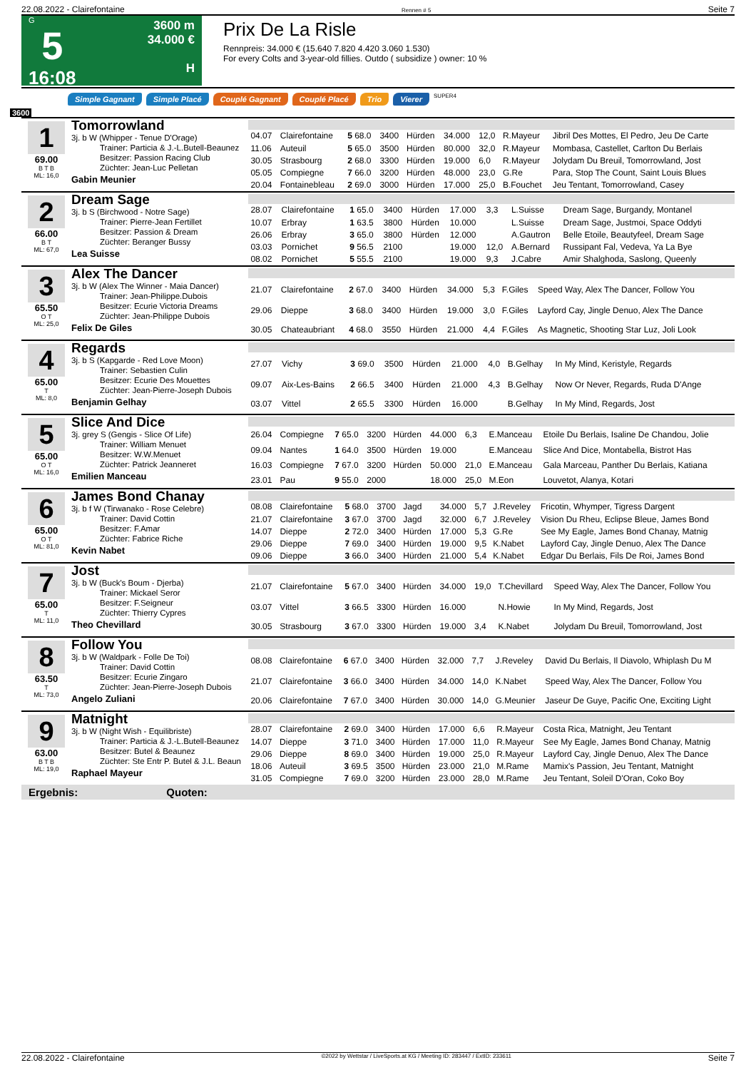22.08.2022 - Clairefontaine Rennen # 5 Seite 7
G
5
16:08
3600 m
34.000 €
H
Prix De La Risle
Rennpreis: 34.000 € (15.640 7.820 4.420 3.060 1.530)
For every Colts and 3-year-old fillies. Outdo ( subsidize ) owner: 10 %
Simple Gagnant Simple Placé Couplé Gagnant Couplé Placé Trio Vierer SUPER4
3600
1
69.00
B T B
ML: 16,0
Tomorrowland
3j. b W (Whipper - Tenue D'Orage)
Trainer: Particia & J.-L.Butell-Beaunez
Besitzer: Passion Racing Club
Züchter: Jean-Luc Pelletan
Gabin Meunier
| 04.07 | Clairefontaine | 5 68.0 | 3400 | Hürden | 34.000 | 12,0 | R.Mayeur | Jibril Des Mottes, El Pedro, Jeu De Carte |
| 11.06 | Auteuil | 5 65.0 | 3500 | Hürden | 80.000 | 32,0 | R.Mayeur | Mombasa, Castellet, Carlton Du Berlais |
| 30.05 | Strasbourg | 2 68.0 | 3300 | Hürden | 19.000 | 6,0 | R.Mayeur | Jolydam Du Breuil, Tomorrowland, Jost |
| 05.05 | Compiegne | 7 66.0 | 3200 | Hürden | 48.000 | 23,0 | G.Re | Para, Stop The Count, Saint Louis Blues |
| 20.04 | Fontainebleau | 2 69.0 | 3000 | Hürden | 17.000 | 25,0 | B.Fouchet | Jeu Tentant, Tomorrowland, Casey |
2
66.00
B T
ML: 67,0
Dream Sage
3j. b S (Birchwood - Notre Sage)
Trainer: Pierre-Jean Fertillet
Besitzer: Passion & Dream
Züchter: Beranger Bussy
Lea Suisse
| 28.07 | Clairefontaine | 1 65.0 | 3400 | Hürden | 17.000 | 3,3 | L.Suisse | Dream Sage, Burgandy, Montanel |
| 10.07 | Erbray | 1 63.5 | 3800 | Hürden | 10.000 | | L.Suisse | Dream Sage, Justmoi, Space Oddyti |
| 26.06 | Erbray | 3 65.0 | 3800 | Hürden | 12.000 | | A.Gautron | Belle Etoile, Beautyfeel, Dream Sage |
| 03.03 | Pornichet | 9 56.5 | 2100 | | 19.000 | 12,0 | A.Bernard | Russipant Fal, Vedeva, Ya La Bye |
| 08.02 | Pornichet | 5 55.5 | 2100 | | 19.000 | 9,3 | J.Cabre | Amir Shalghoda, Saslong, Queenly |
3
65.50
O T
ML: 25,0
Alex The Dancer
3j. b W (Alex The Winner - Maia Dancer)
Trainer: Jean-Philippe.Dubois
Besitzer: Ecurie Victoria Dreams
Züchter: Jean-Philippe Dubois
Felix De Giles
| 21.07 | Clairefontaine | 2 67.0 | 3400 | Hürden | 34.000 | 5,3 | F.Giles | Speed Way, Alex The Dancer, Follow You |
| 29.06 | Dieppe | 3 68.0 | 3400 | Hürden | 19.000 | 3,0 | F.Giles | Layford Cay, Jingle Denuo, Alex The Dance |
| 30.05 | Chateaubriant | 4 68.0 | 3550 | Hürden | 21.000 | 4,4 | F.Giles | As Magnetic, Shooting Star Luz, Joli Look |
4
65.00
T
ML: 8,0
Regards
3j. b S (Kapgarde - Red Love Moon)
Trainer: Sebastien Culin
Besitzer: Ecurie Des Mouettes
Züchter: Jean-Pierre-Joseph Dubois
Benjamin Gelhay
| 27.07 | Vichy | 3 69.0 | 3500 | Hürden | 21.000 | 4,0 | B.Gelhay | In My Mind, Keristyle, Regards |
| 09.07 | Aix-Les-Bains | 2 66.5 | 3400 | Hürden | 21.000 | 4,3 | B.Gelhay | Now Or Never, Regards, Ruda D'Ange |
| 03.07 | Vittel | 2 65.5 | 3300 | Hürden | 16.000 | | B.Gelhay | In My Mind, Regards, Jost |
5
65.00
O T
ML: 16,0
Slice And Dice
3j. grey S (Gengis - Slice Of Life)
Trainer: William Menuet
Besitzer: W.W.Menuet
Züchter: Patrick Jeanneret
Emilien Manceau
| 26.04 | Compiegne | 7 65.0 | 3200 | Hürden | 44.000 | 6,3 | E.Manceau | Etoile Du Berlais, Isaline De Chandou, Jolie |
| 09.04 | Nantes | 1 64.0 | 3500 | Hürden | 19.000 | | E.Manceau | Slice And Dice, Montabella, Bistrot Has |
| 16.03 | Compiegne | 7 67.0 | 3200 | Hürden | 50.000 | 21,0 | E.Manceau | Gala Marceau, Panther Du Berlais, Katiana |
| 23.01 | Pau | 9 55.0 | 2000 | | 18.000 | 25,0 | M.Eon | Louvetot, Alanya, Kotari |
6
65.00
O T
ML: 81,0
James Bond Chanay
3j. b f W (Tirwanako - Rose Celebre)
Trainer: David Cottin
Besitzer: F.Amar
Züchter: Fabrice Riche
Kevin Nabet
| 08.08 | Clairefontaine | 5 68.0 | 3700 | Jagd | 34.000 | 5,7 | J.Reveley | Fricotin, Whymper, Tigress Dargent |
| 21.07 | Clairefontaine | 3 67.0 | 3700 | Jagd | 32.000 | 6,7 | J.Reveley | Vision Du Rheu, Eclipse Bleue, James Bond |
| 14.07 | Dieppe | 2 72.0 | 3400 | Hürden | 17.000 | 5,3 | G.Re | See My Eagle, James Bond Chanay, Matnig |
| 29.06 | Dieppe | 7 69.0 | 3400 | Hürden | 19.000 | 9,5 | K.Nabet | Layford Cay, Jingle Denuo, Alex The Dance |
| 09.06 | Dieppe | 3 66.0 | 3400 | Hürden | 21.000 | 5,4 | K.Nabet | Edgar Du Berlais, Fils De Roi, James Bond |
7
65.00
T
ML: 11,0
Jost
3j. b W (Buck's Boum - Djerba)
Trainer: Mickael Seror
Besitzer: F.Seigneur
Züchter: Thierry Cypres
Theo Chevillard
| 21.07 | Clairefontaine | 5 67.0 | 3400 | Hürden | 34.000 | 19,0 | T.Chevillard | Speed Way, Alex The Dancer, Follow You |
| 03.07 | Vittel | 3 66.5 | 3300 | Hürden | 16.000 | | N.Howie | In My Mind, Regards, Jost |
| 30.05 | Strasbourg | 3 67.0 | 3300 | Hürden | 19.000 | 3,4 | K.Nabet | Jolydam Du Breuil, Tomorrowland, Jost |
8
63.50
T
ML: 73,0
Follow You
3j. b W (Waldpark - Folle De Toi)
Trainer: David Cottin
Besitzer: Ecurie Zingaro
Züchter: Jean-Pierre-Joseph Dubois
Angelo Zuliani
| 08.08 | Clairefontaine | 6 67.0 | 3400 | Hürden | 32.000 | 7,7 | J.Reveley | David Du Berlais, Il Diavolo, Whiplash Du M |
| 21.07 | Clairefontaine | 3 66.0 | 3400 | Hürden | 34.000 | 14,0 | K.Nabet | Speed Way, Alex The Dancer, Follow You |
| 20.06 | Clairefontaine | 7 67.0 | 3400 | Hürden | 30.000 | 14,0 | G.Meunier | Jaseur De Guye, Pacific One, Exciting Light |
9
63.00
B T B
ML: 19,0
Matnight
3j. b W (Night Wish - Equilibriste)
Trainer: Particia & J.-L.Butell-Beaunez
Besitzer: Butel & Beaunez
Züchter: Ste Entr P. Butel & J.L. Beaun
Raphael Mayeur
| 28.07 | Clairefontaine | 2 69.0 | 3400 | Hürden | 17.000 | 6,6 | R.Mayeur | Costa Rica, Matnight, Jeu Tentant |
| 14.07 | Dieppe | 3 71.0 | 3400 | Hürden | 17.000 | 11,0 | R.Mayeur | See My Eagle, James Bond Chanay, Matnig |
| 29.06 | Dieppe | 8 69.0 | 3400 | Hürden | 19.000 | 25,0 | R.Mayeur | Layford Cay, Jingle Denuo, Alex The Dance |
| 18.06 | Auteuil | 3 69.5 | 3500 | Hürden | 23.000 | 21,0 | M.Rame | Mamix's Passion, Jeu Tentant, Matnight |
| 31.05 | Compiegne | 7 69.0 | 3200 | Hürden | 23.000 | 28,0 | M.Rame | Jeu Tentant, Soleil D'Oran, Coko Boy |
Ergebnis: Quoten:
22.08.2022 - Clairefontaine ©2022 by Wettstar / LiveSports.at KG / Meeting ID: 283447 / ExtID: 233611 Seite 7